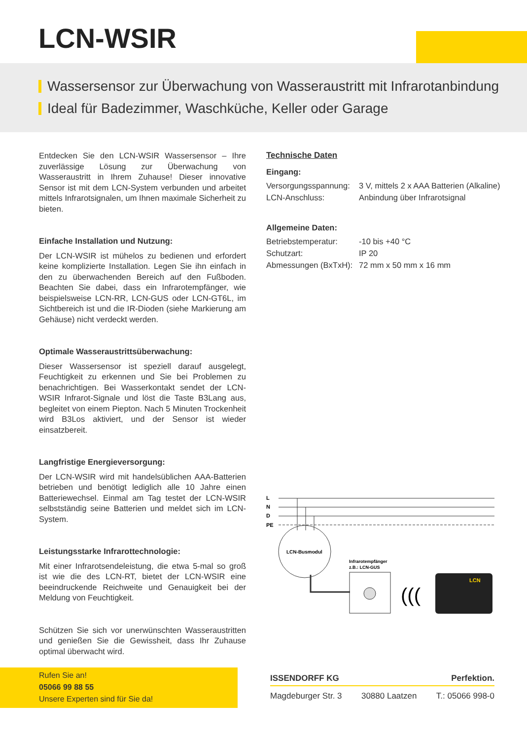LCN-WSIR
Wassersensor zur Überwachung von Wasseraustritt mit Infrarotanbindung
Ideal für Badezimmer, Waschküche, Keller oder Garage
Entdecken Sie den LCN-WSIR Wassersensor – Ihre zuverlässige Lösung zur Überwachung von Wasseraustritt in Ihrem Zuhause! Dieser innovative Sensor ist mit dem LCN-System verbunden und arbeitet mittels Infrarotsignalen, um Ihnen maximale Sicherheit zu bieten.
Einfache Installation und Nutzung:
Der LCN-WSIR ist mühelos zu bedienen und erfordert keine komplizierte Installation. Legen Sie ihn einfach in den zu überwachenden Bereich auf den Fußboden. Beachten Sie dabei, dass ein Infrarotempfänger, wie beispielsweise LCN-RR, LCN-GUS oder LCN-GT6L, im Sichtbereich ist und die IR-Dioden (siehe Markierung am Gehäuse) nicht verdeckt werden.
Optimale Wasseraustrittsüberwachung:
Dieser Wassersensor ist speziell darauf ausgelegt, Feuchtigkeit zu erkennen und Sie bei Problemen zu benachrichtigen. Bei Wasserkontakt sendet der LCN-WSIR Infrarot-Signale und löst die Taste B3Lang aus, begleitet von einem Piepton. Nach 5 Minuten Trockenheit wird B3Los aktiviert, und der Sensor ist wieder einsatzbereit.
Langfristige Energieversorgung:
Der LCN-WSIR wird mit handelsüblichen AAA-Batterien betrieben und benötigt lediglich alle 10 Jahre einen Batteriewechsel. Einmal am Tag testet der LCN-WSIR selbstständig seine Batterien und meldet sich im LCN-System.
Leistungsstarke Infrarottechnologie:
Mit einer Infrarotsendeleistung, die etwa 5-mal so groß ist wie die des LCN-RT, bietet der LCN-WSIR eine beeindruckende Reichweite und Genauigkeit bei der Meldung von Feuchtigkeit.
Schützen Sie sich vor unerwünschten Wasseraustritten und genießen Sie die Gewissheit, dass Ihr Zuhause optimal überwacht wird.
Technische Daten
Eingang:
| Versorgungsspannung: | 3 V, mittels 2 x AAA Batterien (Alkaline) |
| LCN-Anschluss: | Anbindung über Infrarotsignal |
Allgemeine Daten:
| Betriebstemperatur: | -10 bis +40 °C |
| Schutzart: | IP 20 |
| Abmessungen (BxTxH): | 72 mm x 50 mm x 16 mm |
L
N
D
PE
LCN-Busmodul
Infrarotempfänger
z.B.: LCN-GUS
(((
LCN
Rufen Sie an!
05066 99 88 55
Unsere Experten sind für Sie da!
ISSENDORFF KG Perfektion.
Magdeburger Str. 3 30880 Laatzen T.: 05066 998-0